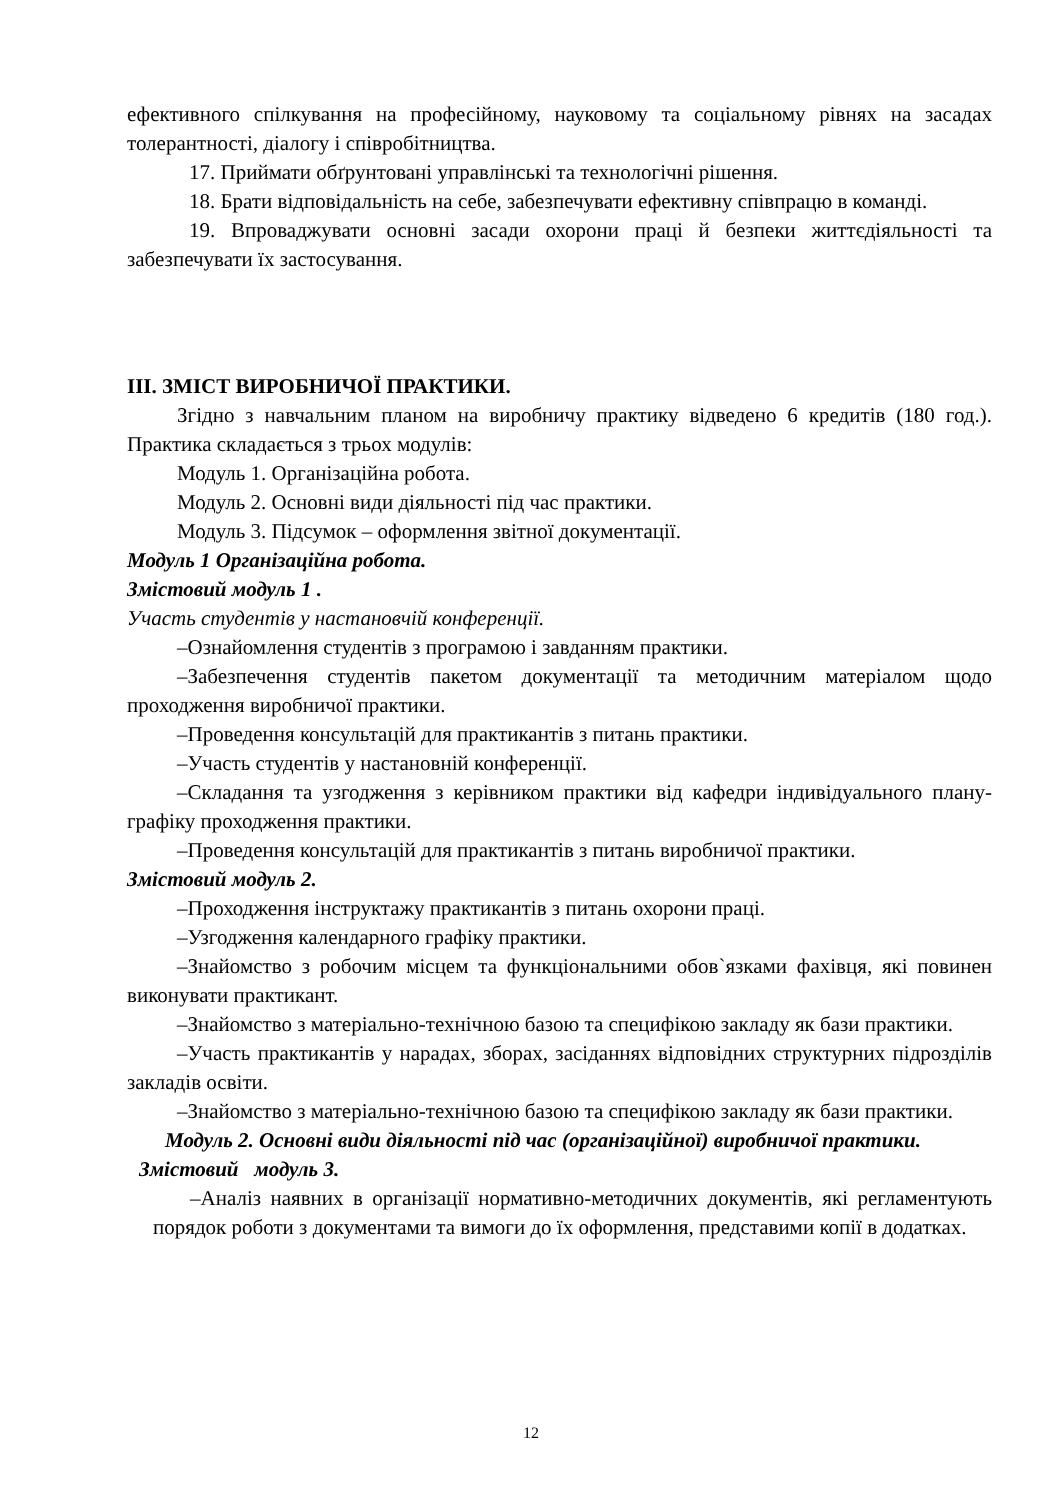ефективного спілкування на професійному, науковому та соціальному рівнях на засадах толерантності, діалогу і співробітництва.
17. Приймати обґрунтовані управлінські та технологічні рішення.
18. Брати відповідальність на себе, забезпечувати ефективну співпрацю в команді.
19. Впроваджувати основні засади охорони праці й безпеки життєдіяльності та забезпечувати їх застосування.
ІІІ. ЗМІСТ ВИРОБНИЧОЇ ПРАКТИКИ.
Згідно з навчальним планом на виробничу практику відведено 6 кредитів (180 год.). Практика складається з трьох модулів:
Модуль 1. Організаційна робота.
Модуль 2. Основні види діяльності під час практики.
Модуль 3. Підсумок – оформлення звітної документації.
Модуль 1 Організаційна робота.
Змістовий модуль 1 .
Участь студентів у настановчій конференції.
–Ознайомлення студентів з програмою і завданням практики.
–Забезпечення студентів пакетом документації та методичним матеріалом щодо проходження виробничої практики.
–Проведення консультацій для практикантів з питань практики.
–Участь студентів у настановній конференції.
–Складання та узгодження з керівником практики від кафедри індивідуального плану-графіку проходження практики.
–Проведення консультацій для практикантів з питань виробничої практики.
Змістовий модуль 2.
–Проходження інструктажу практикантів з питань охорони праці.
–Узгодження календарного графіку практики.
–Знайомство з робочим місцем та функціональними обов`язками фахівця, які повинен виконувати практикант.
–Знайомство з матеріально-технічною базою та специфікою закладу як бази практики.
–Участь практикантів у нарадах, зборах, засіданнях відповідних структурних підрозділів закладів освіти.
–Знайомство з матеріально-технічною базою та специфікою закладу як бази практики.
Модуль 2. Основні види діяльності під час (організаційної) виробничої практики.
Змістовий модуль 3.
–Аналіз наявних в організації нормативно-методичних документів, які регламентують порядок роботи з документами та вимоги до їх оформлення, представими копії в додатках.
12